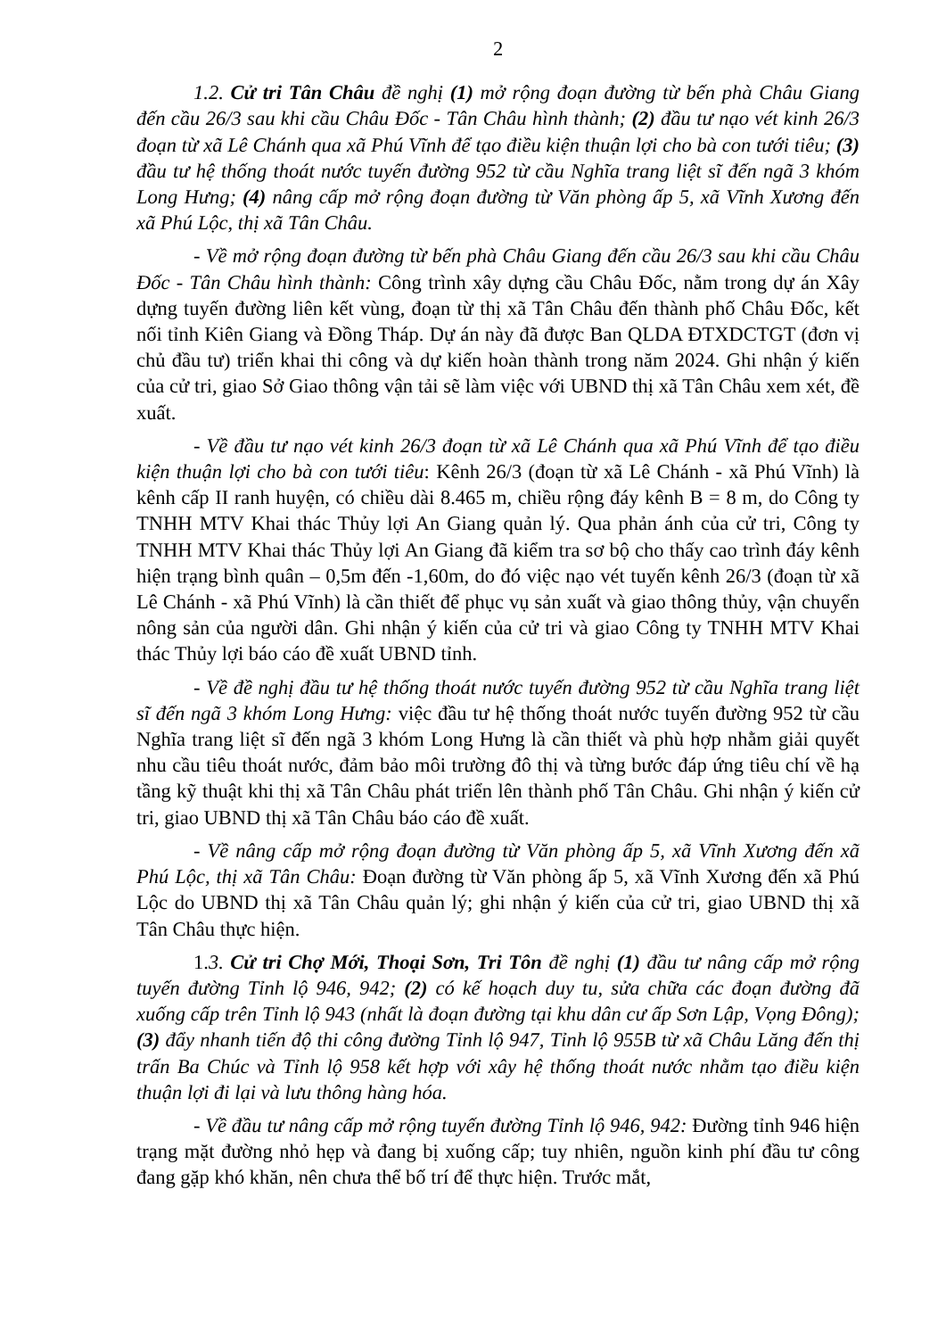2
1.2. Cử tri Tân Châu đề nghị (1) mở rộng đoạn đường từ bến phà Châu Giang đến cầu 26/3 sau khi cầu Châu Đốc - Tân Châu hình thành; (2) đầu tư nạo vét kinh 26/3 đoạn từ xã Lê Chánh qua xã Phú Vĩnh để tạo điều kiện thuận lợi cho bà con tưới tiêu; (3) đầu tư hệ thống thoát nước tuyến đường 952 từ cầu Nghĩa trang liệt sĩ đến ngã 3 khóm Long Hưng; (4) nâng cấp mở rộng đoạn đường từ Văn phòng ấp 5, xã Vĩnh Xương đến xã Phú Lộc, thị xã Tân Châu.
- Về mở rộng đoạn đường từ bến phà Châu Giang đến cầu 26/3 sau khi cầu Châu Đốc - Tân Châu hình thành: Công trình xây dựng cầu Châu Đốc, nằm trong dự án Xây dựng tuyến đường liên kết vùng, đoạn từ thị xã Tân Châu đến thành phố Châu Đốc, kết nối tỉnh Kiên Giang và Đồng Tháp. Dự án này đã được Ban QLDA ĐTXDCTGT (đơn vị chủ đầu tư) triển khai thi công và dự kiến hoàn thành trong năm 2024. Ghi nhận ý kiến của cử tri, giao Sở Giao thông vận tải sẽ làm việc với UBND thị xã Tân Châu xem xét, đề xuất.
- Về đầu tư nạo vét kinh 26/3 đoạn từ xã Lê Chánh qua xã Phú Vĩnh để tạo điều kiện thuận lợi cho bà con tưới tiêu: Kênh 26/3 (đoạn từ xã Lê Chánh - xã Phú Vĩnh) là kênh cấp II ranh huyện, có chiều dài 8.465 m, chiều rộng đáy kênh B = 8 m, do Công ty TNHH MTV Khai thác Thủy lợi An Giang quản lý. Qua phản ánh của cử tri, Công ty TNHH MTV Khai thác Thủy lợi An Giang đã kiểm tra sơ bộ cho thấy cao trình đáy kênh hiện trạng bình quân – 0,5m đến -1,60m, do đó việc nạo vét tuyến kênh 26/3 (đoạn từ xã Lê Chánh - xã Phú Vĩnh) là cần thiết để phục vụ sản xuất và giao thông thủy, vận chuyển nông sản của người dân. Ghi nhận ý kiến của cử tri và giao Công ty TNHH MTV Khai thác Thủy lợi báo cáo đề xuất UBND tỉnh.
- Về đề nghị đầu tư hệ thống thoát nước tuyến đường 952 từ cầu Nghĩa trang liệt sĩ đến ngã 3 khóm Long Hưng: việc đầu tư hệ thống thoát nước tuyến đường 952 từ cầu Nghĩa trang liệt sĩ đến ngã 3 khóm Long Hưng là cần thiết và phù hợp nhằm giải quyết nhu cầu tiêu thoát nước, đảm bảo môi trường đô thị và từng bước đáp ứng tiêu chí về hạ tầng kỹ thuật khi thị xã Tân Châu phát triển lên thành phố Tân Châu. Ghi nhận ý kiến cử tri, giao UBND thị xã Tân Châu báo cáo đề xuất.
- Về nâng cấp mở rộng đoạn đường từ Văn phòng ấp 5, xã Vĩnh Xương đến xã Phú Lộc, thị xã Tân Châu: Đoạn đường từ Văn phòng ấp 5, xã Vĩnh Xương đến xã Phú Lộc do UBND thị xã Tân Châu quản lý; ghi nhận ý kiến của cử tri, giao UBND thị xã Tân Châu thực hiện.
1.3. Cử tri Chợ Mới, Thoại Sơn, Tri Tôn đề nghị (1) đầu tư nâng cấp mở rộng tuyến đường Tỉnh lộ 946, 942; (2) có kế hoạch duy tu, sửa chữa các đoạn đường đã xuống cấp trên Tỉnh lộ 943 (nhất là đoạn đường tại khu dân cư ấp Sơn Lập, Vọng Đông); (3) đẩy nhanh tiến độ thi công đường Tỉnh lộ 947, Tỉnh lộ 955B từ xã Châu Lăng đến thị trấn Ba Chúc và Tỉnh lộ 958 kết hợp với xây hệ thống thoát nước nhằm tạo điều kiện thuận lợi đi lại và lưu thông hàng hóa.
- Về đầu tư nâng cấp mở rộng tuyến đường Tỉnh lộ 946, 942: Đường tỉnh 946 hiện trạng mặt đường nhỏ hẹp và đang bị xuống cấp; tuy nhiên, nguồn kinh phí đầu tư công đang gặp khó khăn, nên chưa thể bố trí để thực hiện. Trước mắt,